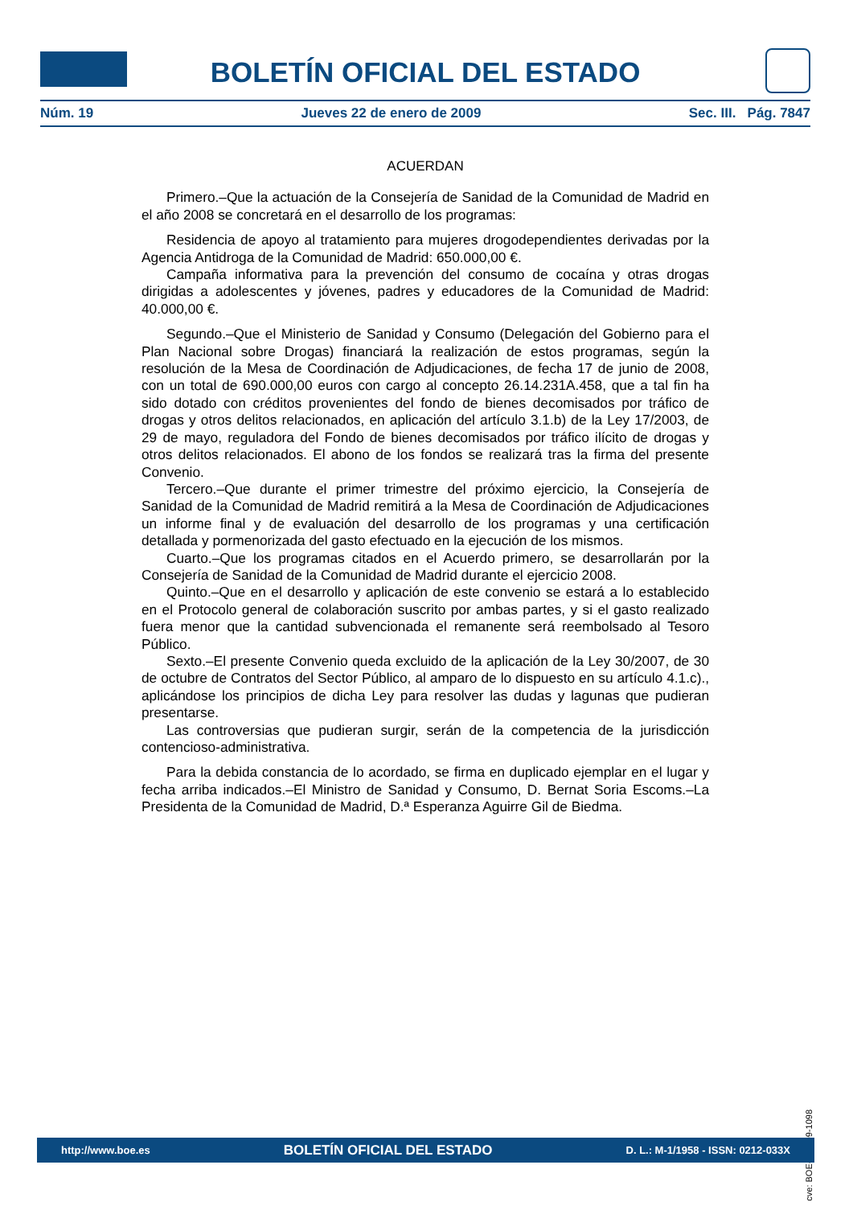BOLETÍN OFICIAL DEL ESTADO
Núm. 19 Jueves 22 de enero de 2009 Sec. III. Pág. 7847
ACUERDAN
Primero.–Que la actuación de la Consejería de Sanidad de la Comunidad de Madrid en el año 2008 se concretará en el desarrollo de los programas:
Residencia de apoyo al tratamiento para mujeres drogodependientes derivadas por la Agencia Antidroga de la Comunidad de Madrid: 650.000,00 €.
Campaña informativa para la prevención del consumo de cocaína y otras drogas dirigidas a adolescentes y jóvenes, padres y educadores de la Comunidad de Madrid: 40.000,00 €.
Segundo.–Que el Ministerio de Sanidad y Consumo (Delegación del Gobierno para el Plan Nacional sobre Drogas) financiará la realización de estos programas, según la resolución de la Mesa de Coordinación de Adjudicaciones, de fecha 17 de junio de 2008, con un total de 690.000,00 euros con cargo al concepto 26.14.231A.458, que a tal fin ha sido dotado con créditos provenientes del fondo de bienes decomisados por tráfico de drogas y otros delitos relacionados, en aplicación del artículo 3.1.b) de la Ley 17/2003, de 29 de mayo, reguladora del Fondo de bienes decomisados por tráfico ilícito de drogas y otros delitos relacionados. El abono de los fondos se realizará tras la firma del presente Convenio.
Tercero.–Que durante el primer trimestre del próximo ejercicio, la Consejería de Sanidad de la Comunidad de Madrid remitirá a la Mesa de Coordinación de Adjudicaciones un informe final y de evaluación del desarrollo de los programas y una certificación detallada y pormenorizada del gasto efectuado en la ejecución de los mismos.
Cuarto.–Que los programas citados en el Acuerdo primero, se desarrollarán por la Consejería de Sanidad de la Comunidad de Madrid durante el ejercicio 2008.
Quinto.–Que en el desarrollo y aplicación de este convenio se estará a lo establecido en el Protocolo general de colaboración suscrito por ambas partes, y si el gasto realizado fuera menor que la cantidad subvencionada el remanente será reembolsado al Tesoro Público.
Sexto.–El presente Convenio queda excluido de la aplicación de la Ley 30/2007, de 30 de octubre de Contratos del Sector Público, al amparo de lo dispuesto en su artículo 4.1.c)., aplicándose los principios de dicha Ley para resolver las dudas y lagunas que pudieran presentarse.
Las controversias que pudieran surgir, serán de la competencia de la jurisdicción contencioso-administrativa.
Para la debida constancia de lo acordado, se firma en duplicado ejemplar en el lugar y fecha arriba indicados.–El Ministro de Sanidad y Consumo, D. Bernat Soria Escoms.–La Presidenta de la Comunidad de Madrid, D.ª Esperanza Aguirre Gil de Biedma.
cve: BOE-A-2009-1098
http://www.boe.es BOLETÍN OFICIAL DEL ESTADO D. L.: M-1/1958 - ISSN: 0212-033X